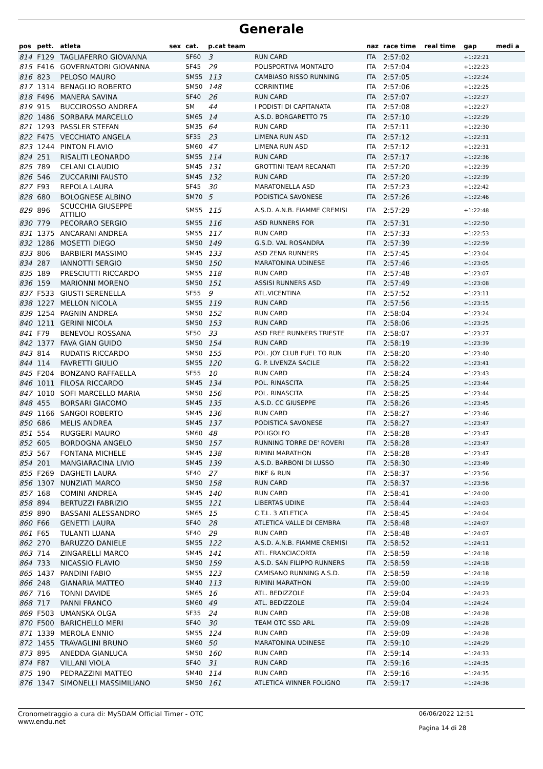Generale
| pos | pett. | atleta | sex | cat. | p.cat team | | naz | race time | real time | gap | medi a |
| --- | --- | --- | --- | --- | --- | --- | --- | --- | --- | --- | --- |
| 814 | F129 | TAGLIAFERRO GIOVANNA | | SF60 | 3 | RUN CARD | ITA | 2:57:02 | | +1:22:21 | |
| 815 | F416 | GOVERNATORI GIOVANNA | | SF45 | 29 | POLISPORTIVA MONTALTO | ITA | 2:57:04 | | +1:22:23 | |
| 816 | 823 | PELOSO MAURO | | SM55 | 113 | CAMBIASO RISSO RUNNING | ITA | 2:57:05 | | +1:22:24 | |
| 817 | 1314 | BENAGLIO ROBERTO | | SM50 | 148 | CORRINTIME | ITA | 2:57:06 | | +1:22:25 | |
| 818 | F496 | MANERA SAVINA | | SF40 | 26 | RUN CARD | ITA | 2:57:07 | | +1:22:27 | |
| 819 | 915 | BUCCIROSSO ANDREA | | SM | 44 | I PODISTI DI CAPITANATA | ITA | 2:57:08 | | +1:22:27 | |
| 820 | 1486 | SORBARA MARCELLO | | SM65 | 14 | A.S.D. BORGARETTO 75 | ITA | 2:57:10 | | +1:22:29 | |
| 821 | 1293 | PASSLER STEFAN | | SM35 | 64 | RUN CARD | ITA | 2:57:11 | | +1:22:30 | |
| 822 | F475 | VECCHIATO ANGELA | | SF35 | 23 | LIMENA RUN ASD | ITA | 2:57:12 | | +1:22:31 | |
| 823 | 1244 | PINTON FLAVIO | | SM60 | 47 | LIMENA RUN ASD | ITA | 2:57:12 | | +1:22:31 | |
| 824 | 251 | RISALITI LEONARDO | | SM55 | 114 | RUN CARD | ITA | 2:57:17 | | +1:22:36 | |
| 825 | 789 | CELANI CLAUDIO | | SM45 | 131 | GROTTINI TEAM RECANATI | ITA | 2:57:20 | | +1:22:39 | |
| 826 | 546 | ZUCCARINI FAUSTO | | SM45 | 132 | RUN CARD | ITA | 2:57:20 | | +1:22:39 | |
| 827 | F93 | REPOLA LAURA | | SF45 | 30 | MARATONELLA ASD | ITA | 2:57:23 | | +1:22:42 | |
| 828 | 680 | BOLOGNESE ALBINO | | SM70 | 5 | PODISTICA SAVONESE | ITA | 2:57:26 | | +1:22:46 | |
| 829 | 896 | SCUCCHIA GIUSEPPE ATTILIO | | SM55 | 115 | A.S.D. A.N.B. FIAMME CREMISI | ITA | 2:57:29 | | +1:22:48 | |
| 830 | 779 | PECORARO SERGIO | | SM55 | 116 | ASD RUNNERS FOR | ITA | 2:57:31 | | +1:22:50 | |
| 831 | 1375 | ANCARANI ANDREA | | SM55 | 117 | RUN CARD | ITA | 2:57:33 | | +1:22:53 | |
| 832 | 1286 | MOSETTI DIEGO | | SM50 | 149 | G.S.D. VAL ROSANDRA | ITA | 2:57:39 | | +1:22:59 | |
| 833 | 806 | BARBIERI MASSIMO | | SM45 | 133 | ASD ZENA RUNNERS | ITA | 2:57:45 | | +1:23:04 | |
| 834 | 287 | IANNOTTI SERGIO | | SM50 | 150 | MARATONINA UDINESE | ITA | 2:57:46 | | +1:23:05 | |
| 835 | 189 | PRESCIUTTI RICCARDO | | SM55 | 118 | RUN CARD | ITA | 2:57:48 | | +1:23:07 | |
| 836 | 159 | MARIONNI MORENO | | SM50 | 151 | ASSISI RUNNERS ASD | ITA | 2:57:49 | | +1:23:08 | |
| 837 | F533 | GIUSTI SERENELLA | | SF55 | 9 | ATL.VICENTINA | ITA | 2:57:52 | | +1:23:11 | |
| 838 | 1227 | MELLON NICOLA | | SM55 | 119 | RUN CARD | ITA | 2:57:56 | | +1:23:15 | |
| 839 | 1254 | PAGNIN ANDREA | | SM50 | 152 | RUN CARD | ITA | 2:58:04 | | +1:23:24 | |
| 840 | 1211 | GERINI NICOLA | | SM50 | 153 | RUN CARD | ITA | 2:58:06 | | +1:23:25 | |
| 841 | F79 | BENEVOLI ROSSANA | | SF50 | 33 | ASD FREE RUNNERS TRIESTE | ITA | 2:58:07 | | +1:23:27 | |
| 842 | 1377 | FAVA GIAN GUIDO | | SM50 | 154 | RUN CARD | ITA | 2:58:19 | | +1:23:39 | |
| 843 | 814 | RUDATIS RICCARDO | | SM50 | 155 | POL. JOY CLUB FUEL TO RUN | ITA | 2:58:20 | | +1:23:40 | |
| 844 | 114 | FAVRETTI GIULIO | | SM55 | 120 | G. P. LIVENZA SACILE | ITA | 2:58:22 | | +1:23:41 | |
| 845 | F204 | BONZANO RAFFAELLA | | SF55 | 10 | RUN CARD | ITA | 2:58:24 | | +1:23:43 | |
| 846 | 1011 | FILOSA RICCARDO | | SM45 | 134 | POL. RINASCITA | ITA | 2:58:25 | | +1:23:44 | |
| 847 | 1010 | SOFI MARCELLO MARIA | | SM50 | 156 | POL. RINASCITA | ITA | 2:58:25 | | +1:23:44 | |
| 848 | 455 | BORSARI GIACOMO | | SM45 | 135 | A.S.D. CC GIUSEPPE | ITA | 2:58:26 | | +1:23:45 | |
| 849 | 1166 | SANGOI ROBERTO | | SM45 | 136 | RUN CARD | ITA | 2:58:27 | | +1:23:46 | |
| 850 | 686 | MELIS ANDREA | | SM45 | 137 | PODISTICA SAVONESE | ITA | 2:58:27 | | +1:23:47 | |
| 851 | 554 | RUGGERI MAURO | | SM60 | 48 | POLIGOLFO | ITA | 2:58:28 | | +1:23:47 | |
| 852 | 605 | BORDOGNA ANGELO | | SM50 | 157 | RUNNING TORRE DE' ROVERI | ITA | 2:58:28 | | +1:23:47 | |
| 853 | 567 | FONTANA MICHELE | | SM45 | 138 | RIMINI MARATHON | ITA | 2:58:28 | | +1:23:47 | |
| 854 | 201 | MANGIARACINA LIVIO | | SM45 | 139 | A.S.D. BARBONI DI LUSSO | ITA | 2:58:30 | | +1:23:49 | |
| 855 | F269 | DAGHETI LAURA | | SF40 | 27 | BIKE & RUN | ITA | 2:58:37 | | +1:23:56 | |
| 856 | 1307 | NUNZIATI MARCO | | SM50 | 158 | RUN CARD | ITA | 2:58:37 | | +1:23:56 | |
| 857 | 168 | COMINI ANDREA | | SM45 | 140 | RUN CARD | ITA | 2:58:41 | | +1:24:00 | |
| 858 | 894 | BERTUZZI FABRIZIO | | SM55 | 121 | LIBERTAS UDINE | ITA | 2:58:44 | | +1:24:03 | |
| 859 | 890 | BASSANI ALESSANDRO | | SM65 | 15 | C.T.L. 3 ATLETICA | ITA | 2:58:45 | | +1:24:04 | |
| 860 | F66 | GENETTI LAURA | | SF40 | 28 | ATLETICA VALLE DI CEMBRA | ITA | 2:58:48 | | +1:24:07 | |
| 861 | F65 | TULANTI LUANA | | SF40 | 29 | RUN CARD | ITA | 2:58:48 | | +1:24:07 | |
| 862 | 270 | BARUZZO DANIELE | | SM55 | 122 | A.S.D. A.N.B. FIAMME CREMISI | ITA | 2:58:52 | | +1:24:11 | |
| 863 | 714 | ZINGARELLI MARCO | | SM45 | 141 | ATL. FRANCIACORTA | ITA | 2:58:59 | | +1:24:18 | |
| 864 | 733 | NICASSIO FLAVIO | | SM50 | 159 | A.S.D. SAN FILIPPO RUNNERS | ITA | 2:58:59 | | +1:24:18 | |
| 865 | 1437 | PANDINI FABIO | | SM55 | 123 | CAMISANO RUNNING A.S.D. | ITA | 2:58:59 | | +1:24:18 | |
| 866 | 248 | GIANARIA MATTEO | | SM40 | 113 | RIMINI MARATHON | ITA | 2:59:00 | | +1:24:19 | |
| 867 | 716 | TONNI DAVIDE | | SM65 | 16 | ATL. BEDIZZOLE | ITA | 2:59:04 | | +1:24:23 | |
| 868 | 717 | PANNI FRANCO | | SM60 | 49 | ATL. BEDIZZOLE | ITA | 2:59:04 | | +1:24:24 | |
| 869 | F503 | UMANSKA OLGA | | SF35 | 24 | RUN CARD | ITA | 2:59:08 | | +1:24:28 | |
| 870 | F500 | BARICHELLO MERI | | SF40 | 30 | TEAM OTC SSD ARL | ITA | 2:59:09 | | +1:24:28 | |
| 871 | 1339 | MEROLA ENNIO | | SM55 | 124 | RUN CARD | ITA | 2:59:09 | | +1:24:28 | |
| 872 | 1455 | TRAVAGLINI BRUNO | | SM60 | 50 | MARATONINA UDINESE | ITA | 2:59:10 | | +1:24:29 | |
| 873 | 895 | ANEDDA GIANLUCA | | SM50 | 160 | RUN CARD | ITA | 2:59:14 | | +1:24:33 | |
| 874 | F87 | VILLANI VIOLA | | SF40 | 31 | RUN CARD | ITA | 2:59:16 | | +1:24:35 | |
| 875 | 190 | PEDRAZZINI MATTEO | | SM40 | 114 | RUN CARD | ITA | 2:59:16 | | +1:24:35 | |
| 876 | 1347 | SIMONELLI MASSIMILIANO | | SM50 | 161 | ATLETICA WINNER FOLIGNO | ITA | 2:59:17 | | +1:24:36 | |
Cronometraggio a cura di: MySDAM Official Timer - OTC
www.endu.net 06/06/2022 12:51
Pagina 14 di 28